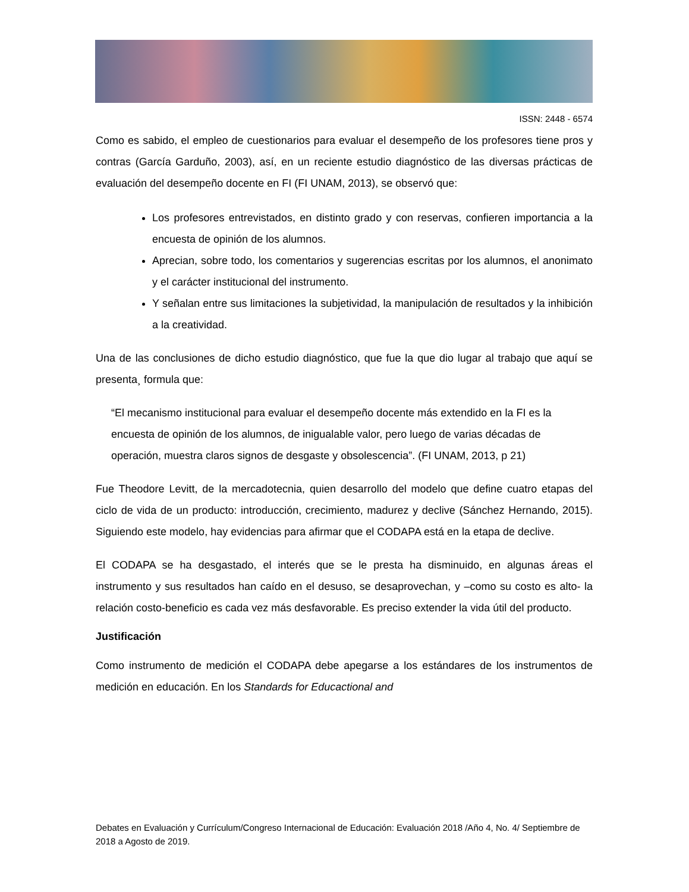ISSN: 2448 - 6574
Como es sabido, el empleo de cuestionarios para evaluar el desempeño de los profesores tiene pros y contras (García Garduño, 2003), así, en un reciente estudio diagnóstico de las diversas prácticas de evaluación del desempeño docente en FI (FI UNAM, 2013), se observó que:
Los profesores entrevistados, en distinto grado y con reservas, confieren importancia a la encuesta de opinión de los alumnos.
Aprecian, sobre todo, los comentarios y sugerencias escritas por los alumnos, el anonimato y el carácter institucional del instrumento.
Y señalan entre sus limitaciones la subjetividad, la manipulación de resultados y la inhibición a la creatividad.
Una de las conclusiones de dicho estudio diagnóstico, que fue la que dio lugar al trabajo que aquí se presenta¸ formula que:
“El mecanismo institucional para evaluar el desempeño docente más extendido en la FI es la encuesta de opinión de los alumnos, de inigualable valor, pero luego de varias décadas de operación, muestra claros signos de desgaste y obsolescencia”. (FI UNAM, 2013, p 21)
Fue Theodore Levitt, de la mercadotecnia, quien desarrollo del modelo que define cuatro etapas del ciclo de vida de un producto: introducción, crecimiento, madurez y declive (Sánchez Hernando, 2015). Siguiendo este modelo, hay evidencias para afirmar que el CODAPA está en la etapa de declive.
El CODAPA se ha desgastado, el interés que se le presta ha disminuido, en algunas áreas el instrumento y sus resultados han caído en el desuso, se desaprovechan, y –como su costo es alto- la relación costo-beneficio es cada vez más desfavorable. Es preciso extender la vida útil del producto.
Justificación
Como instrumento de medición el CODAPA debe apegarse a los estándares de los instrumentos de medición en educación. En los Standards for Educactional and
Debates en Evaluación y Currículum/Congreso Internacional de Educación: Evaluación 2018 /Año 4, No. 4/ Septiembre de 2018 a Agosto de 2019.